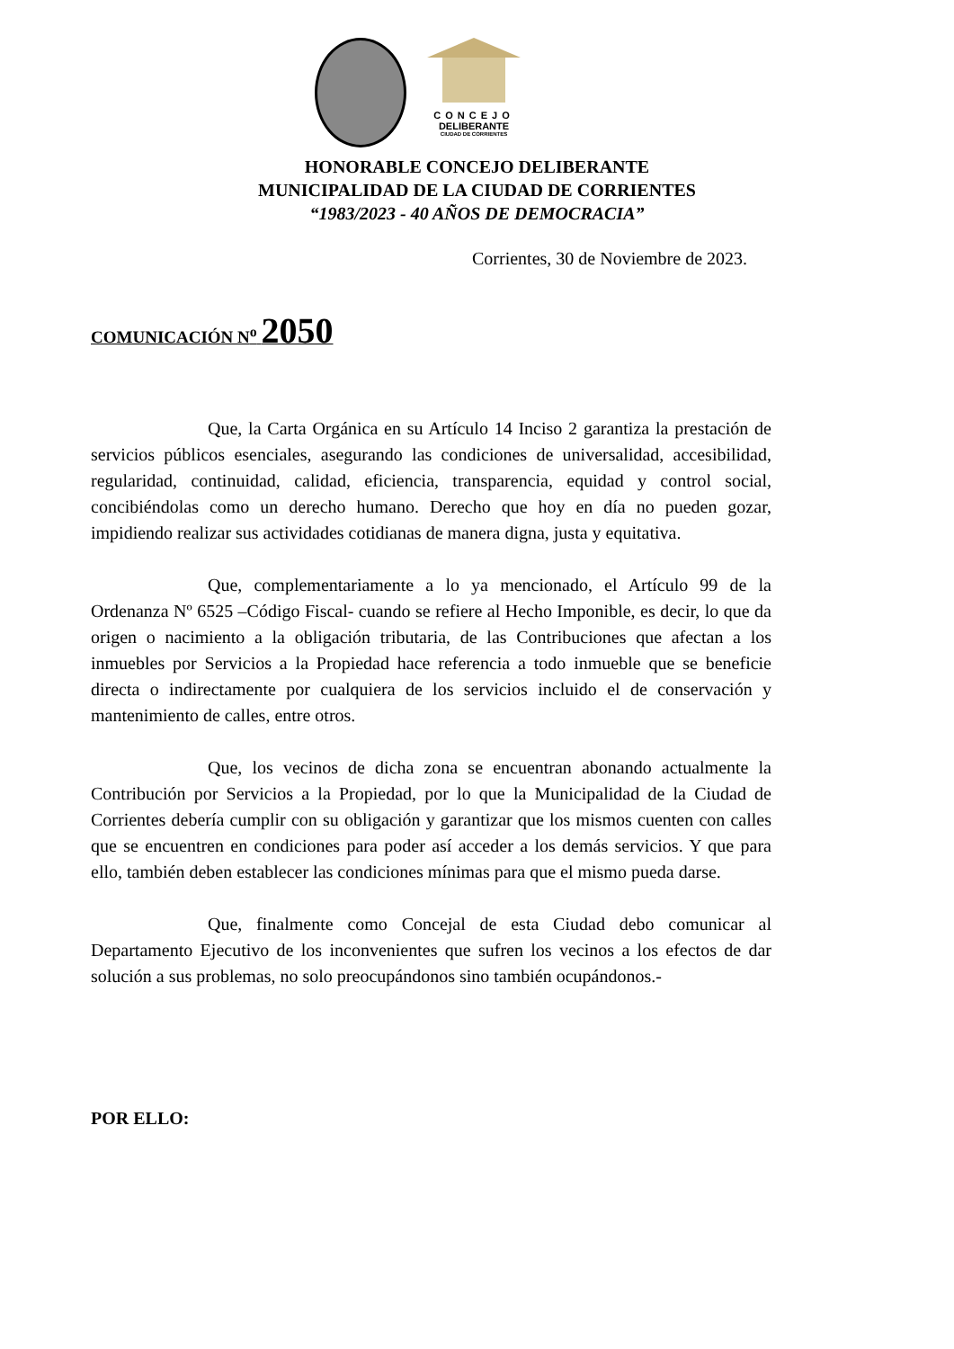CONCEJO
DELIBERANTE
CIUDAD DE CORRIENTES
HONORABLE CONCEJO DELIBERANTE
MUNICIPALIDAD DE LA CIUDAD DE CORRIENTES
“1983/2023 - 40 AÑOS DE DEMOCRACIA”
Corrientes, 30 de Noviembre de 2023.
COMUNICACIÓN N<sup>o</sup> 2050
Que, la Carta Orgánica en su Artículo 14 Inciso 2 garantiza la prestación de servicios públicos esenciales, asegurando las condiciones de universalidad, accesibilidad, regularidad, continuidad, calidad, eficiencia, transparencia, equidad y control social, concibiéndolas como un derecho humano. Derecho que hoy en día no pueden gozar, impidiendo realizar sus actividades cotidianas de manera digna, justa y equitativa.
Que, complementariamente a lo ya mencionado, el Artículo 99 de la Ordenanza Nº 6525 –Código Fiscal- cuando se refiere al Hecho Imponible, es decir, lo que da origen o nacimiento a la obligación tributaria, de las Contribuciones que afectan a los inmuebles por Servicios a la Propiedad hace referencia a todo inmueble que se beneficie directa o indirectamente por cualquiera de los servicios incluido el de conservación y mantenimiento de calles, entre otros.
Que, los vecinos de dicha zona se encuentran abonando actualmente la Contribución por Servicios a la Propiedad, por lo que la Municipalidad de la Ciudad de Corrientes debería cumplir con su obligación y garantizar que los mismos cuenten con calles que se encuentren en condiciones para poder así acceder a los demás servicios. Y que para ello, también deben establecer las condiciones mínimas para que el mismo pueda darse.
Que, finalmente como Concejal de esta Ciudad debo comunicar al Departamento Ejecutivo de los inconvenientes que sufren los vecinos a los efectos de dar solución a sus problemas, no solo preocupándonos sino también ocupándonos.-
POR ELLO: